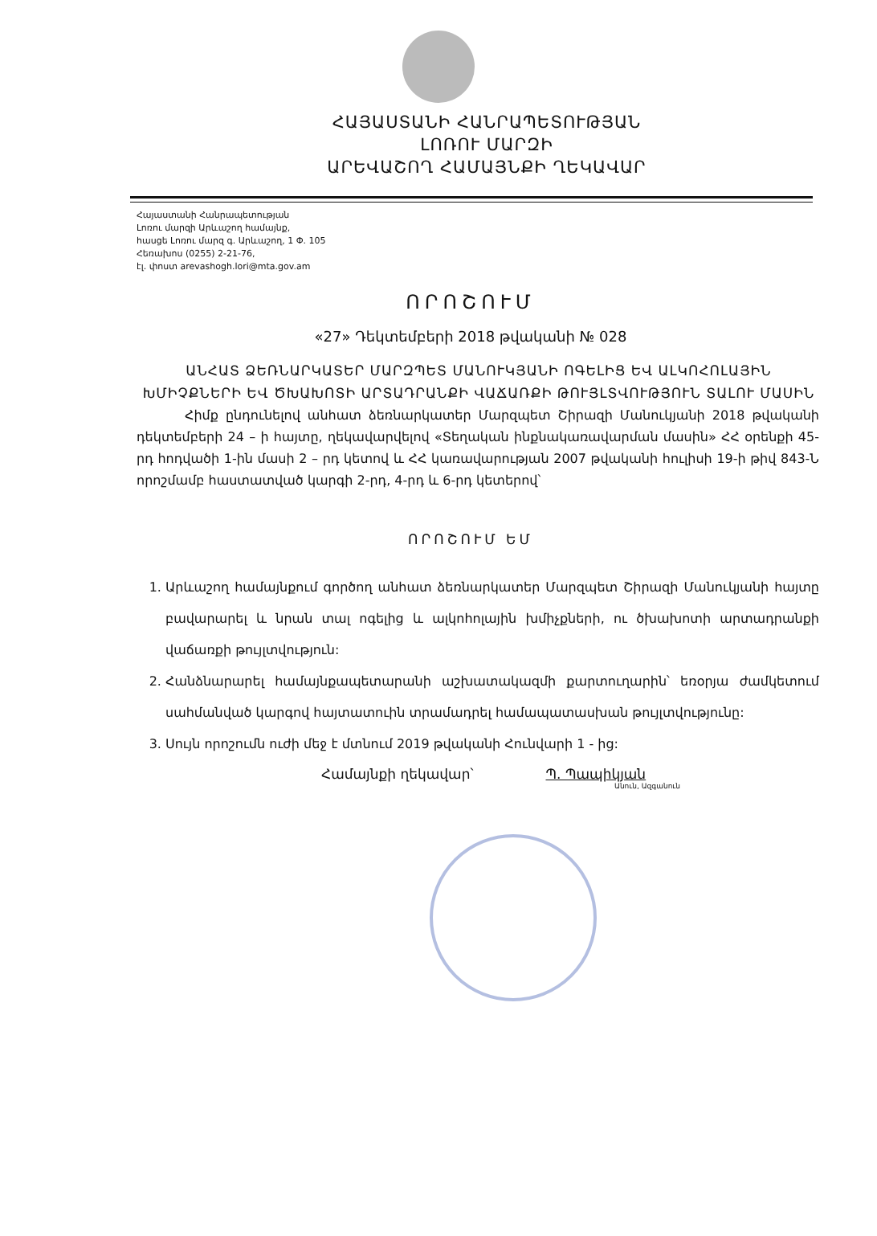ՀԱՅԱՍՏԱՆԻ ՀԱՆՐԱՊԵՏՈՒԹՅԱՆ
ԼՈՌՈՒ ՄԱՐԶԻ
ԱՐԵՎԱՇՈՂ ՀԱՄԱՅՆՔԻ ՂԵԿԱՎԱՐ
Հայաստանի Հանրապետության
Լոռու մարզի Արևաշող համայնք,
հասցե Լոռու մարզ գ. Արևաշող, 1 Փ. 105
Հեռախոս (0255) 2-21-76,
էլ. փոստ arevashogh.lori@mta.gov.am
ՈՐՈՇՈՒՄ
«27» Դեկտեմբերի 2018 թվականի № 028
ԱՆՀԱՏ ՁԵՌՆԱՐԿԱՏԵՐ ՄԱՐԶՊԵՏ ՄԱՆՈՒԿՅԱՆԻ ՈԳԵԼԻՑ ԵՎ ԱԼԿՈՀՈԼԱՅԻՆ ԽՄԻՉՔՆԵՐԻ ԵՎ ԾԽԱԽՈՏԻ ԱՐՏԱԴՐԱՆՔԻ ՎԱՃԱՌՔԻ ԹՈՒՅԼՏՎՈՒԹՅՈՒՆ ՏԱԼՈՒ ՄԱՍԻՆ
Հիմք ընդունելով անհատ ձեռնարկատեր Մարզպետ Շիրազի Մանուկյանի 2018 թվականի դեկտեմբերի 24 – ի հայտը, ղեկավարվելով «Տեղական ինքնակառավարման մասին» ՀՀ օրենքի 45-րդ հոդվածի 1-ին մասի 2 – րդ կետով և ՀՀ կառավարության 2007 թվականի հուլիսի 19-ի թիվ 843-Ն որոշմամբ հաստատված կարգի 2-րդ, 4-րդ և 6-րդ կետերով՝
ՈՐՈՇՈՒՄ ԵՄ
1. Արևաշող համայնքում գործող անհատ ձեռնարկատեր Մարզպետ Շիրազի Մանուկյանի հայտը բավարարել և նրան տալ ոգելից և ալկոհոլային խմիչքների, ու ծխախոտի արտադրանքի վաճառքի թույլտվություն:
2. Հանձնարարել համայնքապետարանի աշխատակազմի քարտուղարին՝ եռօրյա ժամկետում սահմանված կարգով հայտատուին տրամադրել համապատասխան թույլտվությունը:
3. Սույն որոշումն ուժի մեջ է մտնում 2019 թվականի Հունվարի 1 - ից:
Համայնքի ղեկավար՝ Պ. Պապիկյան
Անուն, Ազգանուն